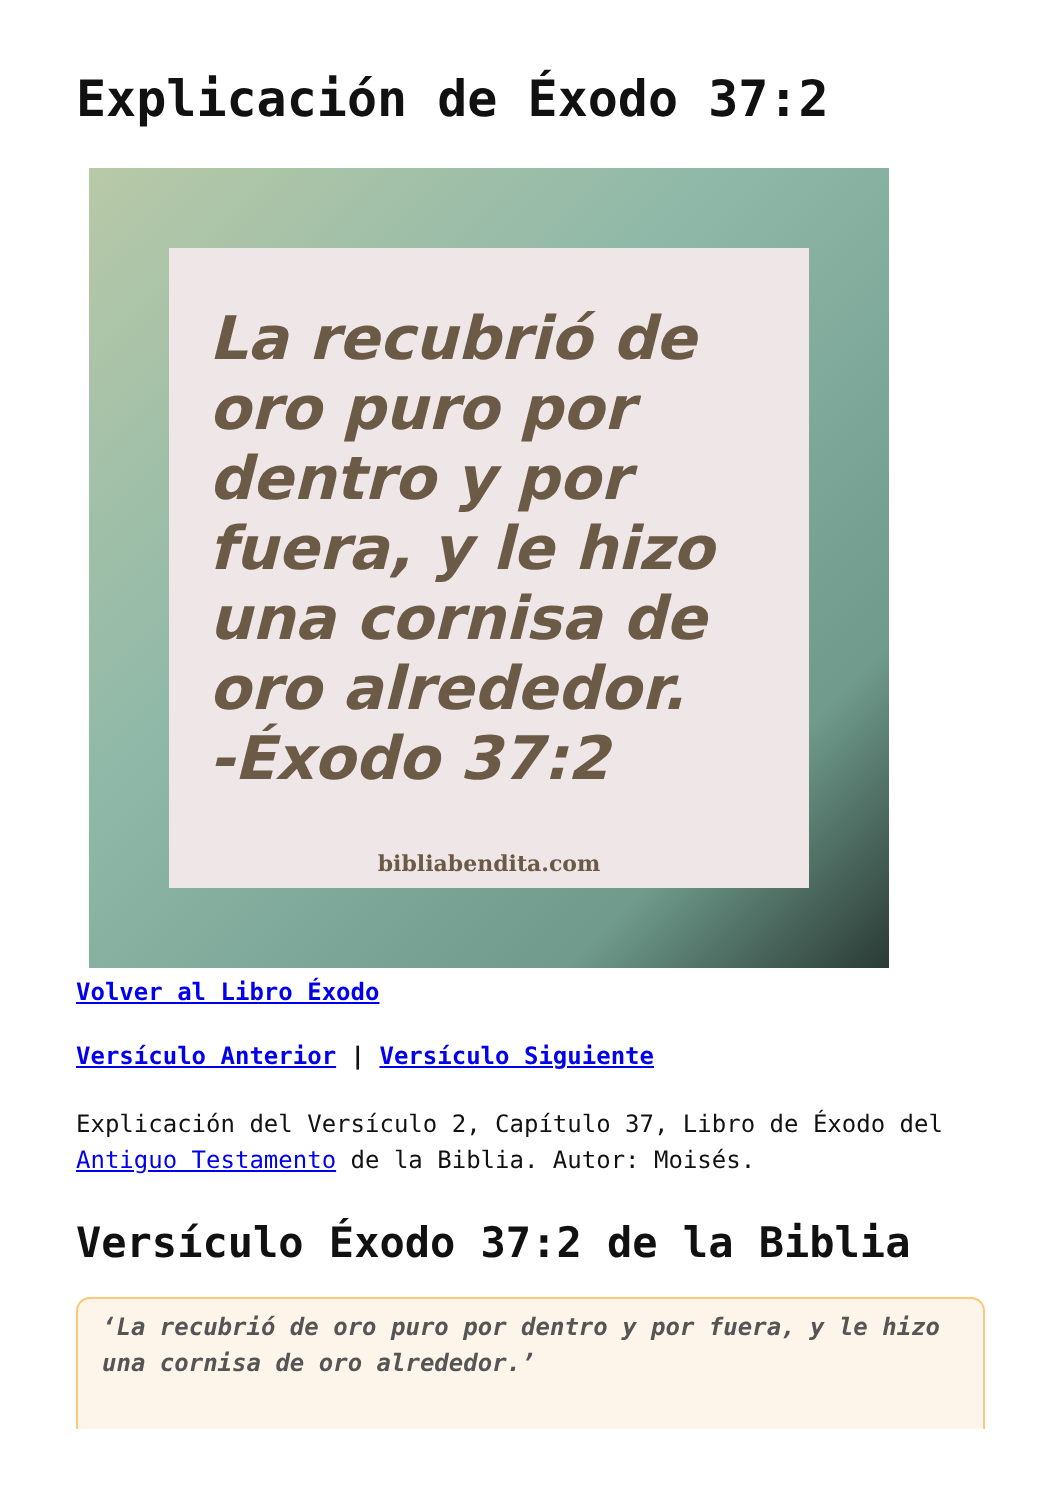Explicación de Éxodo 37:2
La recubrió de oro puro por dentro y por fuera, y le hizo una cornisa de oro alrededor. -Éxodo 37:2
bibliabendita.com
Volver al Libro Éxodo
Versículo Anterior | Versículo Siguiente
Explicación del Versículo 2, Capítulo 37, Libro de Éxodo del Antiguo Testamento de la Biblia. Autor: Moisés.
Versículo Éxodo 37:2 de la Biblia
‘La recubrió de oro puro por dentro y por fuera, y le hizo una cornisa de oro alrededor.’